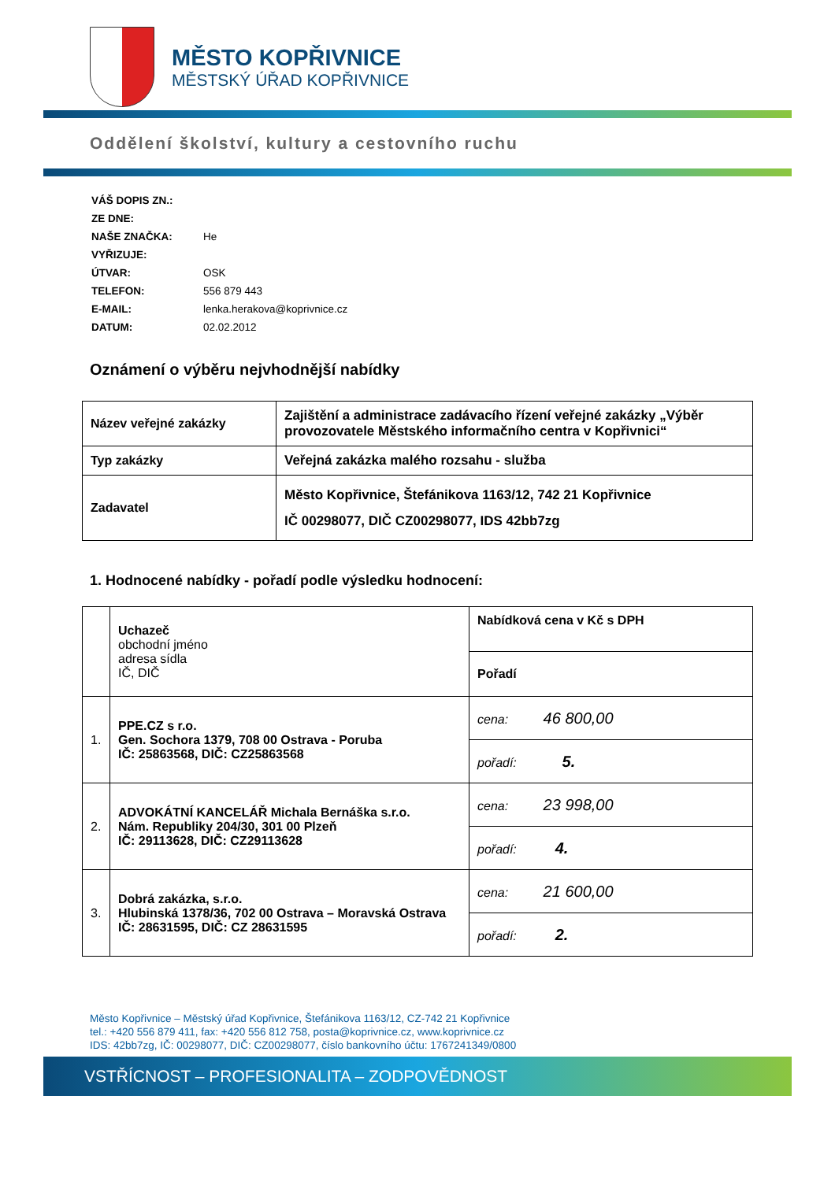MĚSTO KOPŘIVNICE
MĚSTSKÝ ÚŘAD KOPŘIVNICE
Oddělení školství, kultury a cestovního ruchu
| VÁŠ DOPIS ZN.: | |
| ZE DNE: | |
| NAŠE ZNAČKA: | He |
| VYŘIZUJE: | |
| ÚTVAR: | OSK |
| TELEFON: | 556 879 443 |
| E-MAIL: | lenka.herakova@koprivnice.cz |
| DATUM: | 02.02.2012 |
Oznámení o výběru nejvhodnější nabídky
| Název veřejné zakázky | Zajištění a administrace zadávacího řízení veřejné zakázky „Výběr provozovatele Městského informačního centra v Kopřivnici“ |
| Typ zakázky | Veřejná zakázka malého rozsahu - služba |
| Zadavatel | Město Kopřivnice, Štefánikova 1163/12, 742 21 Kopřivnice IČ 00298077, DIČ CZ00298077, IDS 42bb7zg |
1. Hodnocené nabídky - pořadí podle výsledku hodnocení:
| | Uchazeč obchodní jméno adresa sídla IČ, DIČ | Nabídková cena v Kč s DPH |
| | | Pořadí |
| 1. | PPE.CZ s r.o. Gen. Sochora 1379, 708 00 Ostrava - Poruba IČ: 25863568, DIČ: CZ25863568 | cena: 46 800,00 |
| | | pořadí: 5. |
| 2. | ADVOKÁTNÍ KANCELÁŘ Michala Bernáška s.r.o. Nám. Republiky 204/30, 301 00 Plzeň IČ: 29113628, DIČ: CZ29113628 | cena: 23 998,00 |
| | | pořadí: 4. |
| 3. | Dobrá zakázka, s.r.o. Hlubinská 1378/36, 702 00 Ostrava – Moravská Ostrava IČ: 28631595, DIČ: CZ 28631595 | cena: 21 600,00 |
| | | pořadí: 2. |
Město Kopřivnice – Městský úřad Kopřivnice, Štefánikova 1163/12, CZ-742 21 Kopřivnice
tel.: +420 556 879 411, fax: +420 556 812 758, posta@koprivnice.cz, www.koprivnice.cz
IDS: 42bb7zg, IČ: 00298077, DIČ: CZ00298077, číslo bankovního účtu: 1767241349/0800
VSTŘÍCNOST – PROFESIONALITA – ZODPOVĚDNOST